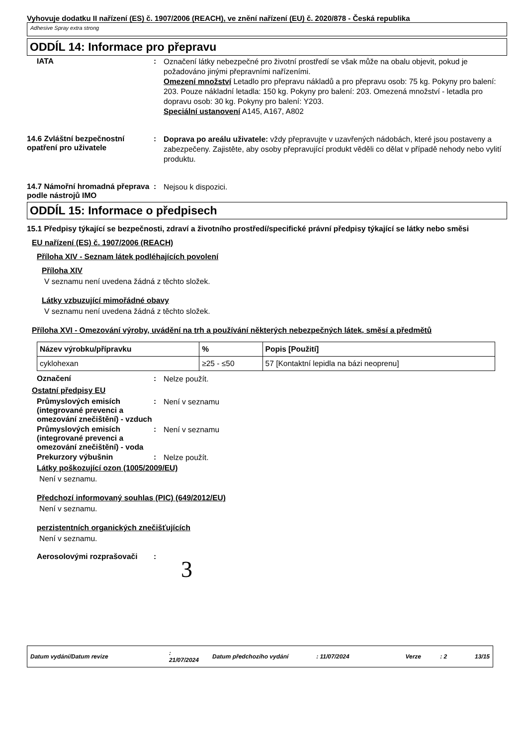Vyhovuje dodatku II nařízení (ES) č. 1907/2006 (REACH), ve znění nařízení (EU) č. 2020/878 - Česká republika
Adhesive Spray extra strong
ODDÍL 14: Informace pro přepravu
IATA :
Označení látky nebezpečné pro životní prostředí se však může na obalu objevit, pokud je požadováno jinými přepravními nařízeními.
Omezení množství Letadlo pro přepravu nákladů a pro přepravu osob: 75 kg. Pokyny pro balení: 203. Pouze nákladní letadla: 150 kg. Pokyny pro balení: 203. Omezená množství - letadla pro dopravu osob: 30 kg. Pokyny pro balení: Y203.
Speciální ustanovení A145, A167, A802
14.6 Zvláštní bezpečnostní opatření pro uživatele
:
Doprava po areálu uživatele: vždy přepravujte v uzavřených nádobách, které jsou postaveny a zabezpečeny. Zajistěte, aby osoby přepravující produkt věděli co dělat v případě nehody nebo vylití produktu.
14.7 Námořní hromadná přeprava podle nástrojů IMO
:
Nejsou k dispozici.
ODDÍL 15: Informace o předpisech
15.1 Předpisy týkající se bezpečnosti, zdraví a životního prostředí/specifické právní předpisy týkající se látky nebo směsi
EU nařízení (ES) č. 1907/2006 (REACH)
Příloha XIV - Seznam látek podléhajících povolení
Příloha XIV
V seznamu není uvedena žádná z těchto složek.
Látky vzbuzující mimořádné obavy
V seznamu není uvedena žádná z těchto složek.
Příloha XVI - Omezování výroby, uvádění na trh a používání některých nebezpečných látek, směsí a předmětů
| Název výrobku/přípravku | % | Popis [Použití] |
| --- | --- | --- |
| cyklohexan | ≥25 - ≤50 | 57 [Kontaktní lepidla na bázi neoprenu] |
Označení :
Nelze použít.
Ostatní předpisy EU
Průmyslových emisích (integrované prevenci a omezování znečištění) - vzduch
:
Není v seznamu
Průmyslových emisích (integrované prevenci a omezování znečištění) - voda
:
Není v seznamu
Prekurzory výbušnin :
Nelze použít.
Látky poškozující ozon (1005/2009/EU)
Není v seznamu.
Předchozí informovaný souhlas (PIC) (649/2012/EU)
Není v seznamu.
perzistentních organických znečišťujících
Není v seznamu.
Aerosolovými rozprašovači :
3
Datum vydání/Datum revize: 21/07/2024 Datum předchozího vydání: 11/07/2024 Verze: 2 13/15